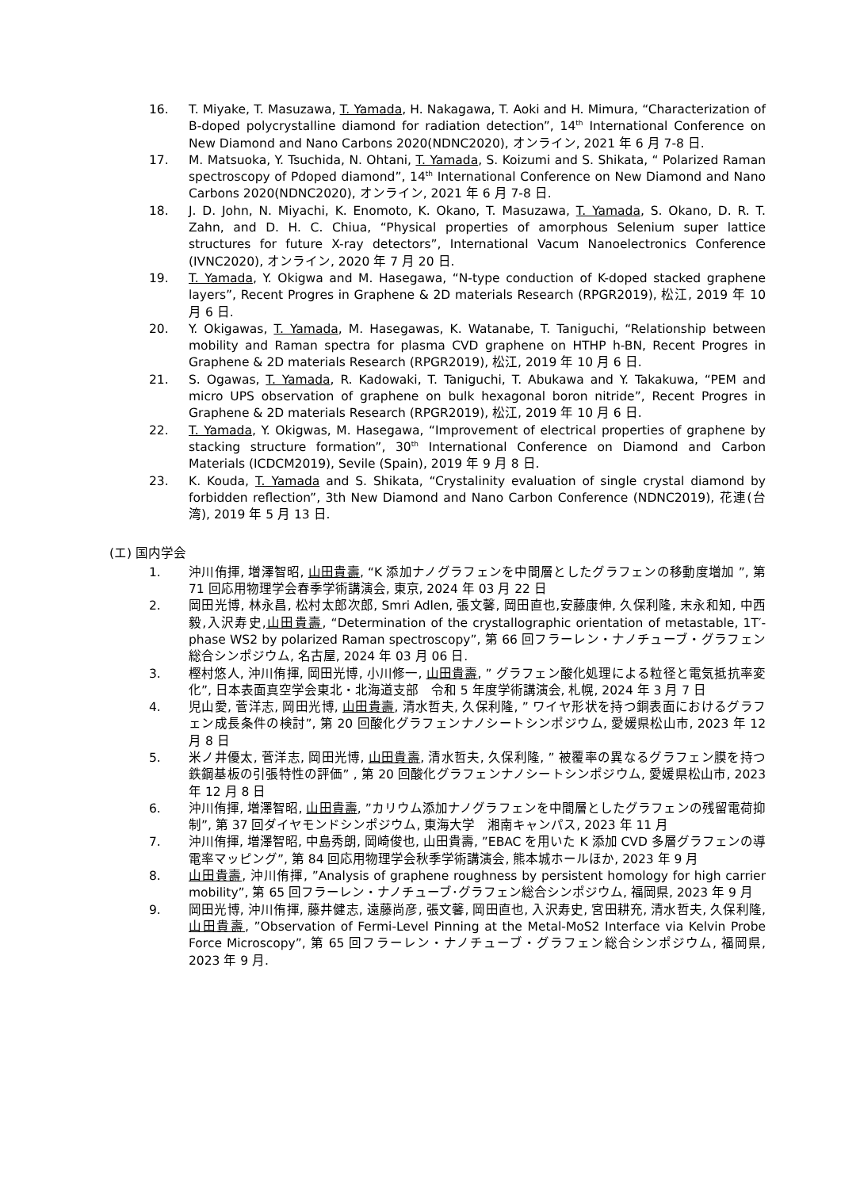16. T. Miyake, T. Masuzawa, T. Yamada, H. Nakagawa, T. Aoki and H. Mimura, “Characterization of B-doped polycrystalline diamond for radiation detection”, 14<sup>th</sup> International Conference on New Diamond and Nano Carbons 2020(NDNC2020), オンライン, 2021 年 6 月 7-8 日.
17. M. Matsuoka, Y. Tsuchida, N. Ohtani, T. Yamada, S. Koizumi and S. Shikata, “ Polarized Raman spectroscopy of Pdoped diamond”, 14<sup>th</sup> International Conference on New Diamond and Nano Carbons 2020(NDNC2020), オンライン, 2021 年 6 月 7-8 日.
18. J. D. John, N. Miyachi, K. Enomoto, K. Okano, T. Masuzawa, T. Yamada, S. Okano, D. R. T. Zahn, and D. H. C. Chiua, “Physical properties of amorphous Selenium super lattice structures for future X-ray detectors”, International Vacum Nanoelectronics Conference (IVNC2020), オンライン, 2020 年 7 月 20 日.
19. T. Yamada, Y. Okigwa and M. Hasegawa, “N-type conduction of K-doped stacked graphene layers”, Recent Progres in Graphene & 2D materials Research (RPGR2019), 松江, 2019 年 10 月 6 日.
20. Y. Okigawas, T. Yamada, M. Hasegawas, K. Watanabe, T. Taniguchi, “Relationship between mobility and Raman spectra for plasma CVD graphene on HTHP h-BN, Recent Progres in Graphene & 2D materials Research (RPGR2019), 松江, 2019 年 10 月 6 日.
21. S. Ogawas, T. Yamada, R. Kadowaki, T. Taniguchi, T. Abukawa and Y. Takakuwa, “PEM and micro UPS observation of graphene on bulk hexagonal boron nitride”, Recent Progres in Graphene & 2D materials Research (RPGR2019), 松江, 2019 年 10 月 6 日.
22. T. Yamada, Y. Okigwas, M. Hasegawa, “Improvement of electrical properties of graphene by stacking structure formation”, 30<sup>th</sup> International Conference on Diamond and Carbon Materials (ICDCM2019), Sevile (Spain), 2019 年 9 月 8 日.
23. K. Kouda, T. Yamada and S. Shikata, “Crystalinity evaluation of single crystal diamond by forbidden reflection”, 3th New Diamond and Nano Carbon Conference (NDNC2019), 花連(台湾), 2019 年 5 月 13 日.
(エ) 国内学会
1. 沖川侑揮, 増澤智昭, 山田貴壽, “K 添加ナノグラフェンを中間層としたグラフェンの移動度増加 ”, 第 71 回応用物理学会春季学術講演会, 東京, 2024 年 03 月 22 日
2. 岡田光博, 林永昌, 松村太郎次郎, Smri Adlen, 張文馨, 岡田直也,安藤康伸, 久保利隆, 末永和知, 中西毅,入沢寿史,山田貴壽, “Determination of the crystallographic orientation of metastable, 1T′-phase WS2 by polarized Raman spectroscopy”, 第 66 回フラーレン・ナノチューブ・グラフェン総合シンポジウム, 名古屋, 2024 年 03 月 06 日.
3. 樫村悠人, 沖川侑揮, 岡田光博, 小川修一, 山田貴壽, ” グラフェン酸化処理による粒径と電気抵抗率変化”, 日本表面真空学会東北・北海道支部　令和 5 年度学術講演会, 札幌, 2024 年 3 月 7 日
4. 児山愛, 菅洋志, 岡田光博, 山田貴壽, 清水哲夫, 久保利隆, ” ワイヤ形状を持つ銅表面におけるグラフェン成長条件の検討”, 第 20 回酸化グラフェンナノシートシンポジウム, 愛媛県松山市, 2023 年 12 月 8 日
5. 米ノ井優太, 菅洋志, 岡田光博, 山田貴壽, 清水哲夫, 久保利隆, ” 被覆率の異なるグラフェン膜を持つ鉄鋼基板の引張特性の評価” , 第 20 回酸化グラフェンナノシートシンポジウム, 愛媛県松山市, 2023 年 12 月 8 日
6. 沖川侑揮, 増澤智昭, 山田貴壽, ”カリウム添加ナノグラフェンを中間層としたグラフェンの残留電荷抑制”, 第 37 回ダイヤモンドシンポジウム, 東海大学　湘南キャンパス, 2023 年 11 月
7. 沖川侑揮, 増澤智昭, 中島秀朗, 岡崎俊也, 山田貴壽, ”EBAC を用いた K 添加 CVD 多層グラフェンの導電率マッピング”, 第 84 回応用物理学会秋季学術講演会, 熊本城ホールほか, 2023 年 9 月
8. 山田貴壽, 沖川侑揮, ”Analysis of graphene roughness by persistent homology for high carrier mobility”, 第 65 回フラーレン・ナノチューブ･グラフェン総合シンポジウム, 福岡県, 2023 年 9 月
9. 岡田光博, 沖川侑揮, 藤井健志, 遠藤尚彦, 張文馨, 岡田直也, 入沢寿史, 宮田耕充, 清水哲夫, 久保利隆, 山田貴壽, ”Observation of Fermi-Level Pinning at the Metal-MoS2 Interface via Kelvin Probe Force Microscopy”, 第 65 回フラーレン・ナノチューブ・グラフェン総合シンポジウム, 福岡県, 2023 年 9 月.